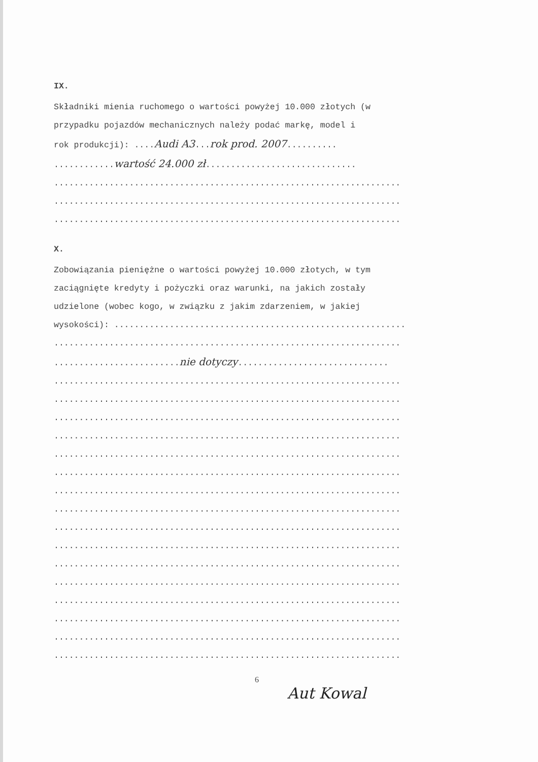IX.
Składniki mienia ruchomego o wartości powyżej 10.000 złotych (w
przypadku pojazdów mechanicznych należy podać markę, model i
rok produkcji): ....Audi A3...rok prod. 2007..........
............wartość 24.000 zł..............................
.....................................................................
.....................................................................
.....................................................................
X.
Zobowiązania pieniężne o wartości powyżej 10.000 złotych, w tym
zaciągnięte kredyty i pożyczki oraz warunki, na jakich zostały
udzielone (wobec kogo, w związku z jakim zdarzeniem, w jakiej
wysokości): ..........................................................
.....................................................................
.........................nie dotyczy..............................
.....................................................................
.....................................................................
.....................................................................
.....................................................................
.....................................................................
.....................................................................
.....................................................................
.....................................................................
.....................................................................
.....................................................................
.....................................................................
.....................................................................
.....................................................................
.....................................................................
.....................................................................
.....................................................................
6
Aut Kowal